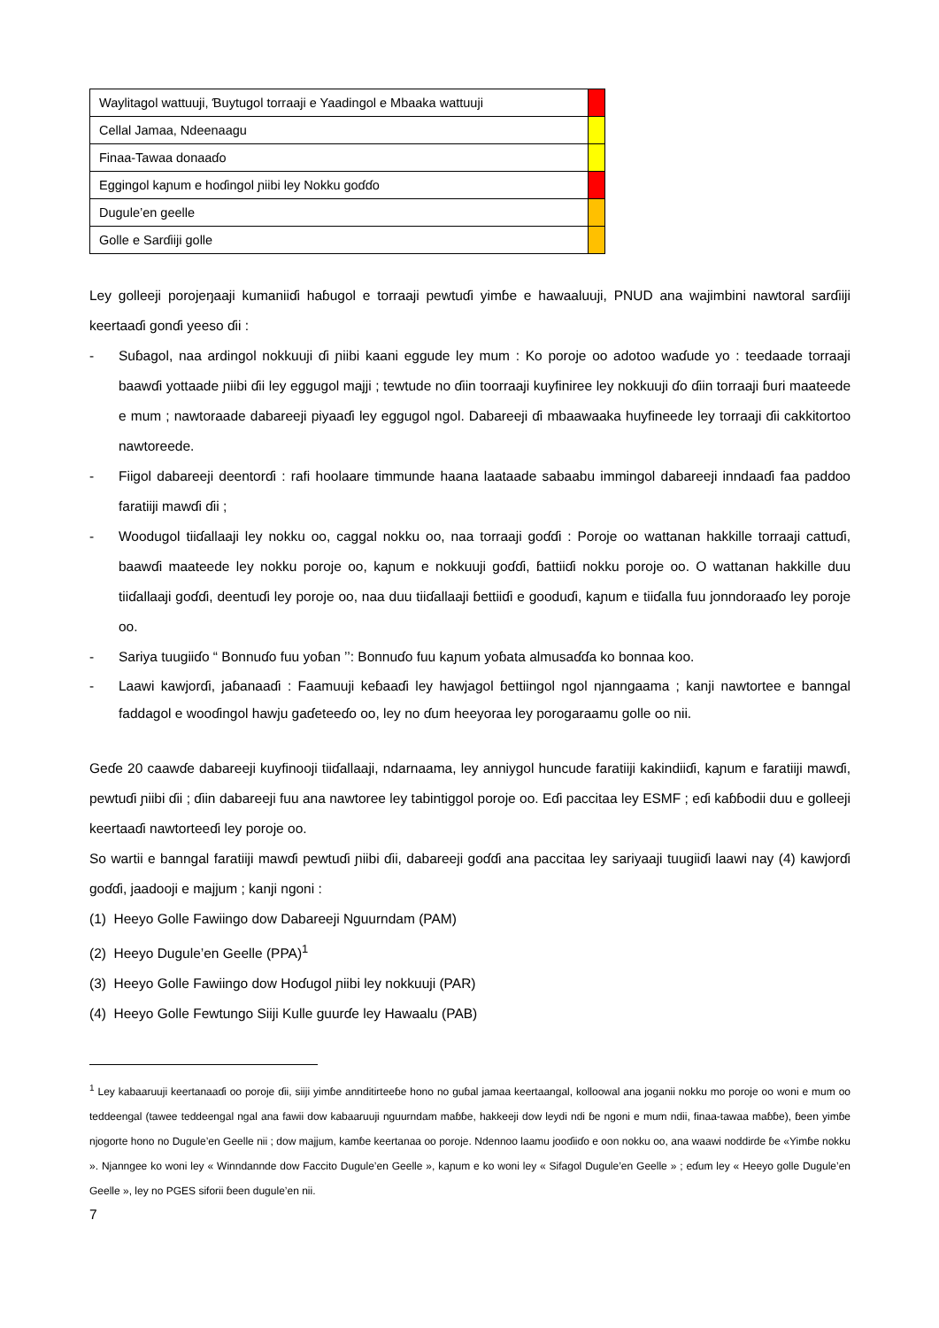| Waylitagol wattuuji, Ɓuytugol torraaji e Yaadingol e Mbaaka wattuuji | |
| Cellal Jamaa, Ndeenaagu | |
| Finaa-Tawaa donaaɗo | |
| Eggingol kaɲum e hoɗingol ɲiibi ley Nokku goɗɗo | |
| Dugule’en geelle | |
| Golle e Sarɗiiji golle | |
Ley golleeji porojeŋaaji kumaniiɗi haɓugol e torraaji pewtuɗi yimɓe e hawaaluuji, PNUD ana wajimbini nawtoral sarɗiiji keertaaɗi gonɗi yeeso ɗii :
- Suɓagol, naa ardingol nokkuuji ɗi ɲiibi kaani eggude ley mum : Ko poroje oo adotoo waɗude yo : teedaade torraaji baawɗi yottaade ɲiibi ɗii ley eggugol majji ; tewtude no ɗiin toorraaji kuyfiniree ley nokkuuji ɗo ɗiin torraaji ɓuri maateede e mum ; nawtoraade dabareeji piyaaɗi ley eggugol ngol. Dabareeji ɗi mbaawaaka huyfineede ley torraaji ɗii cakkitortoo nawtoreede.
- Fiigol dabareeji deentorɗi : rafi hoolaare timmunde haana laataade sabaabu immingol dabareeji inndaaɗi faa paddoo faratiiji mawɗi ɗii ;
- Woodugol tiiɗallaaji ley nokku oo, caggal nokku oo, naa torraaji goɗɗi : Poroje oo wattanan hakkille torraaji cattuɗi, baawɗi maateede ley nokku poroje oo, kaɲum e nokkuuji goɗɗi, ɓattiiɗi nokku poroje oo. O wattanan hakkille duu tiiɗallaaji goɗɗi, deentuɗi ley poroje oo, naa duu tiiɗallaaji ɓettiiɗi e gooduɗi, kaɲum e tiiɗalla fuu jonndoraaɗo ley poroje oo.
- Sariya tuugiiɗo “ Bonnuɗo fuu yoɓan ’’: Bonnuɗo fuu kaɲum yoɓata almusaɗɗa ko bonnaa koo.
- Laawi kawjorɗi, jaɓanaaɗi : Faamuuji keɓaaɗi ley hawjagol ɓettiingol ngol njanngaama ; kanji nawtortee e banngal faddagol e wooɗingol hawju gaɗeteeɗo oo, ley no ɗum heeyoraa ley porogaraamu golle oo nii.
Geɗe 20 caawɗe dabareeji kuyfinooji tiiɗallaaji, ndarnaama, ley anniygol huncude faratiiji kakindiiɗi, kaɲum e faratiiji mawɗi, pewtuɗi ɲiibi ɗii ; ɗiin dabareeji fuu ana nawtoree ley tabintiggol poroje oo. Eɗi paccitaa ley ESMF ; eɗi kaɓɓodii duu e golleeji keertaaɗi nawtorteeɗi ley poroje oo.
So wartii e banngal faratiiji mawɗi pewtuɗi ɲiibi ɗii, dabareeji goɗɗi ana paccitaa ley sariyaaji tuugiiɗi laawi nay (4) kawjorɗi goɗɗi, jaadooji e majjum ; kanji ngoni :
(1) Heeyo Golle Fawiingo dow Dabareeji Nguurndam (PAM)
(2) Heeyo Dugule’en Geelle (PPA)<sup>1</sup>
(3) Heeyo Golle Fawiingo dow Hoɗugol ɲiibi ley nokkuuji (PAR)
(4) Heeyo Golle Fewtungo Siiji Kulle guurɗe ley Hawaalu (PAB)
<sup>1</sup> Ley kabaaruuji keertanaaɗi oo poroje ɗii, siiji yimɓe annditirteeɓe hono no guɓal jamaa keertaangal, kolloowal ana joganii nokku mo poroje oo woni e mum oo teddeengal (tawee teddeengal ngal ana fawii dow kabaaruuji nguurndam maɓɓe, hakkeeji dow leydi ndi ɓe ngoni e mum ndii, finaa-tawaa maɓɓe), ɓeen yimɓe njogorte hono no Dugule’en Geelle nii ; dow majjum, kamɓe keertanaa oo poroje. Ndennoo laamu jooɗiiɗo e oon nokku oo, ana waawi noddirde ɓe «Yimɓe nokku ». Njanngee ko woni ley « Winndannde dow Faccito Dugule’en Geelle », kaɲum e ko woni ley « Sifagol Dugule’en Geelle » ; eɗum ley « Heeyo golle Dugule’en Geelle », ley no PGES siforii ɓeen dugule’en nii.
7